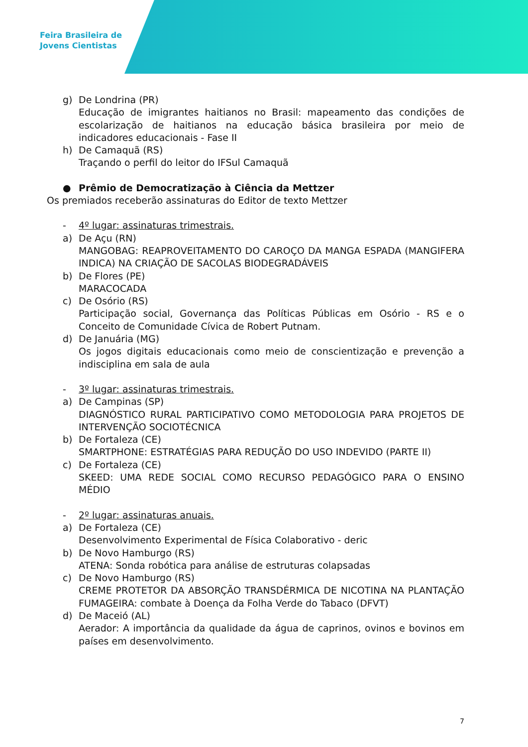Feira Brasileira de
Jovens Cientistas
g) De Londrina (PR)
Educação de imigrantes haitianos no Brasil: mapeamento das condições de escolarização de haitianos na educação básica brasileira por meio de indicadores educacionais - Fase II
h) De Camaquã (RS)
Traçando o perfil do leitor do IFSul Camaquã
● Prêmio de Democratização à Ciência da Mettzer
Os premiados receberão assinaturas do Editor de texto Mettzer
- 4º lugar: assinaturas trimestrais.
a) De Açu (RN)
MANGOBAG: REAPROVEITAMENTO DO CAROÇO DA MANGA ESPADA (MANGIFERA INDICA) NA CRIAÇÃO DE SACOLAS BIODEGRADÁVEIS
b) De Flores (PE)
MARACOCADA
c) De Osório (RS)
Participação social, Governança das Políticas Públicas em Osório - RS e o Conceito de Comunidade Cívica de Robert Putnam.
d) De Januária (MG)
Os jogos digitais educacionais como meio de conscientização e prevenção a indisciplina em sala de aula
- 3º lugar: assinaturas trimestrais.
a) De Campinas (SP)
DIAGNÓSTICO RURAL PARTICIPATIVO COMO METODOLOGIA PARA PROJETOS DE INTERVENÇÃO SOCIOTÉCNICA
b) De Fortaleza (CE)
SMARTPHONE: ESTRATÉGIAS PARA REDUÇÃO DO USO INDEVIDO (PARTE II)
c) De Fortaleza (CE)
SKEED: UMA REDE SOCIAL COMO RECURSO PEDAGÓGICO PARA O ENSINO MÉDIO
- 2º lugar: assinaturas anuais.
a) De Fortaleza (CE)
Desenvolvimento Experimental de Física Colaborativo - deric
b) De Novo Hamburgo (RS)
ATENA: Sonda robótica para análise de estruturas colapsadas
c) De Novo Hamburgo (RS)
CREME PROTETOR DA ABSORÇÃO TRANSDÉRMICA DE NICOTINA NA PLANTAÇÃO FUMAGEIRA: combate à Doença da Folha Verde do Tabaco (DFVT)
d) De Maceió (AL)
Aerador: A importância da qualidade da água de caprinos, ovinos e bovinos em países em desenvolvimento.
7